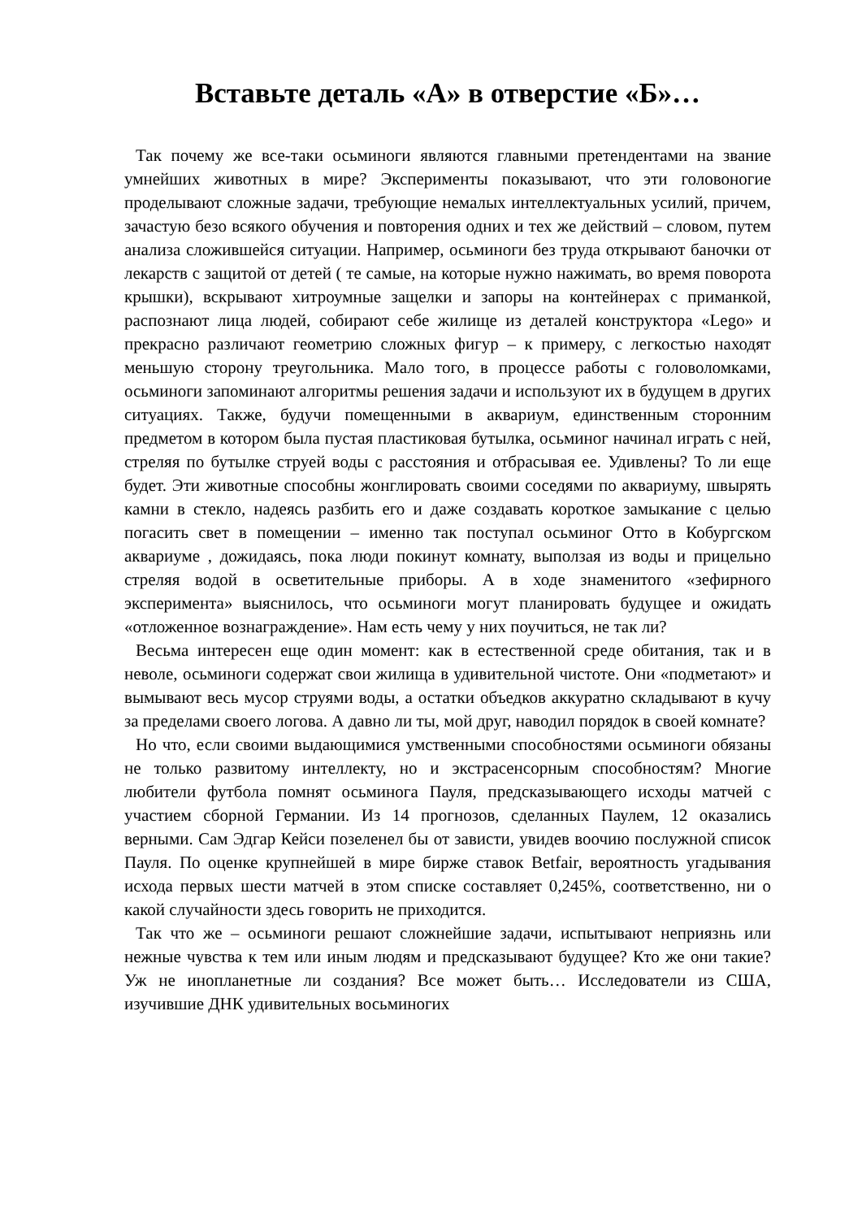Вставьте деталь «А» в отверстие «Б»…
Так почему же все-таки осьминоги являются главными претендентами на звание умнейших животных в мире? Эксперименты показывают, что эти головоногие проделывают сложные задачи, требующие немалых интеллектуальных усилий, причем, зачастую безо всякого обучения и повторения одних и тех же действий – словом, путем анализа сложившейся ситуации. Например, осьминоги без труда открывают баночки от лекарств с защитой от детей ( те самые, на которые нужно нажимать, во время поворота крышки), вскрывают хитроумные защелки и запоры на контейнерах с приманкой, распознают лица людей, собирают себе жилище из деталей конструктора «Lego» и прекрасно различают геометрию сложных фигур – к примеру, с легкостью находят меньшую сторону треугольника. Мало того, в процессе работы с головоломками, осьминоги запоминают алгоритмы решения задачи и используют их в будущем в других ситуациях. Также, будучи помещенными в аквариум, единственным сторонним предметом в котором была пустая пластиковая бутылка, осьминог начинал играть с ней, стреляя по бутылке струей воды с расстояния и отбрасывая ее. Удивлены? То ли еще будет. Эти животные способны жонглировать своими соседями по аквариуму, швырять камни в стекло, надеясь разбить его и даже создавать короткое замыкание с целью погасить свет в помещении – именно так поступал осьминог Отто в Кобургском аквариуме , дожидаясь, пока люди покинут комнату, выползая из воды и прицельно стреляя водой в осветительные приборы. А в ходе знаменитого «зефирного эксперимента» выяснилось, что осьминоги могут планировать будущее и ожидать «отложенное вознаграждение». Нам есть чему у них поучиться, не так ли?
Весьма интересен еще один момент: как в естественной среде обитания, так и в неволе, осьминоги содержат свои жилища в удивительной чистоте. Они «подметают» и вымывают весь мусор струями воды, а остатки объедков аккуратно складывают в кучу за пределами своего логова. А давно ли ты, мой друг, наводил порядок в своей комнате?
Но что, если своими выдающимися умственными способностями осьминоги обязаны не только развитому интеллекту, но и экстрасенсорным способностям? Многие любители футбола помнят осьминога Пауля, предсказывающего исходы матчей с участием сборной Германии. Из 14 прогнозов, сделанных Паулем, 12 оказались верными. Сам Эдгар Кейси позеленел бы от зависти, увидев воочию послужной список Пауля. По оценке крупнейшей в мире бирже ставок Betfair, вероятность угадывания исхода первых шести матчей в этом списке составляет 0,245%, соответственно, ни о какой случайности здесь говорить не приходится.
Так что же – осьминоги решают сложнейшие задачи, испытывают неприязнь или нежные чувства к тем или иным людям и предсказывают будущее? Кто же они такие? Уж не инопланетные ли создания? Все может быть… Исследователи из США, изучившие ДНК удивительных восьминогих